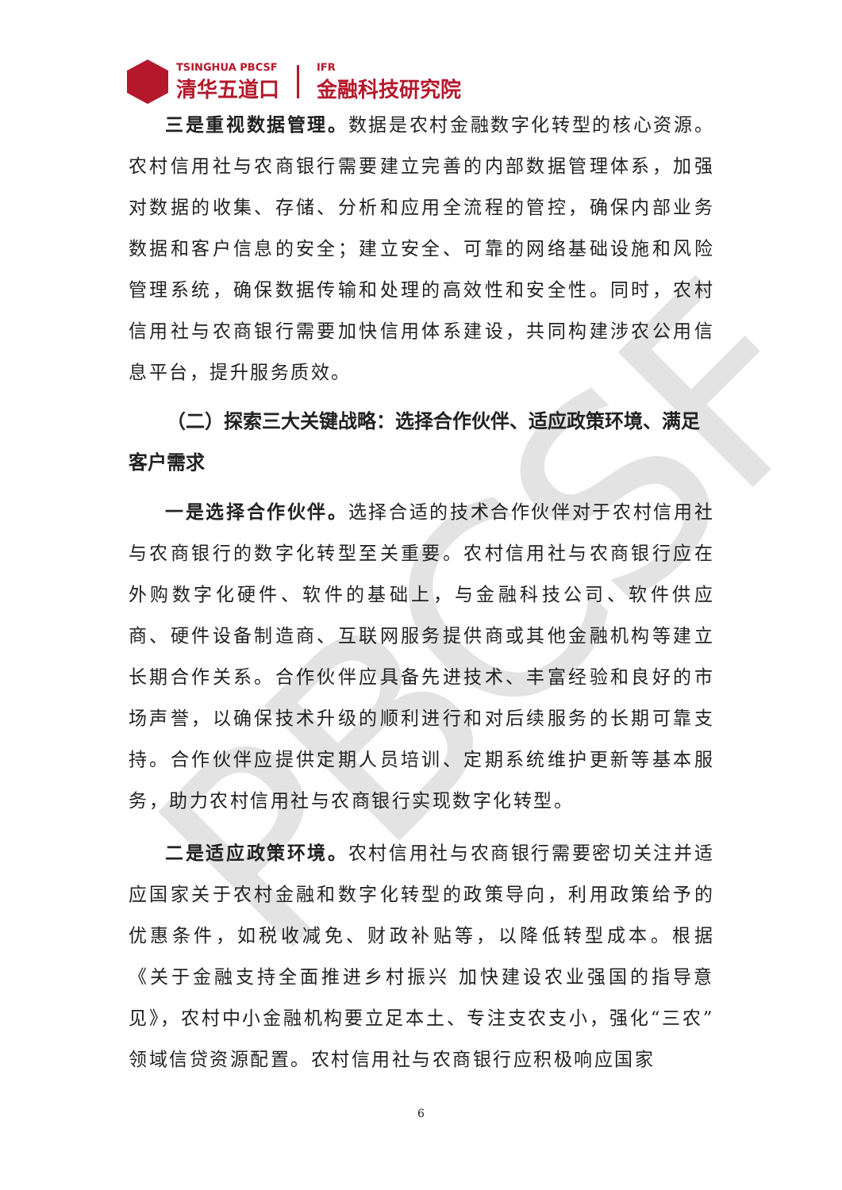PBCSF
TSINGHUA PBCSF
清华五道口
IFR
金融科技研究院
三是重视数据管理。数据是农村金融数字化转型的核心资源。农村信用社与农商银行需要建立完善的内部数据管理体系，加强对数据的收集、存储、分析和应用全流程的管控，确保内部业务数据和客户信息的安全；建立安全、可靠的网络基础设施和风险管理系统，确保数据传输和处理的高效性和安全性。同时，农村信用社与农商银行需要加快信用体系建设，共同构建涉农公用信息平台，提升服务质效。
（二）探索三大关键战略：选择合作伙伴、适应政策环境、满足客户需求
一是选择合作伙伴。选择合适的技术合作伙伴对于农村信用社与农商银行的数字化转型至关重要。农村信用社与农商银行应在外购数字化硬件、软件的基础上，与金融科技公司、软件供应商、硬件设备制造商、互联网服务提供商或其他金融机构等建立长期合作关系。合作伙伴应具备先进技术、丰富经验和良好的市场声誉，以确保技术升级的顺利进行和对后续服务的长期可靠支持。合作伙伴应提供定期人员培训、定期系统维护更新等基本服务，助力农村信用社与农商银行实现数字化转型。
二是适应政策环境。农村信用社与农商银行需要密切关注并适应国家关于农村金融和数字化转型的政策导向，利用政策给予的优惠条件，如税收减免、财政补贴等，以降低转型成本。根据《关于金融支持全面推进乡村振兴 加快建设农业强国的指导意见》，农村中小金融机构要立足本土、专注支农支小，强化“三农”领域信贷资源配置。农村信用社与农商银行应积极响应国家
6